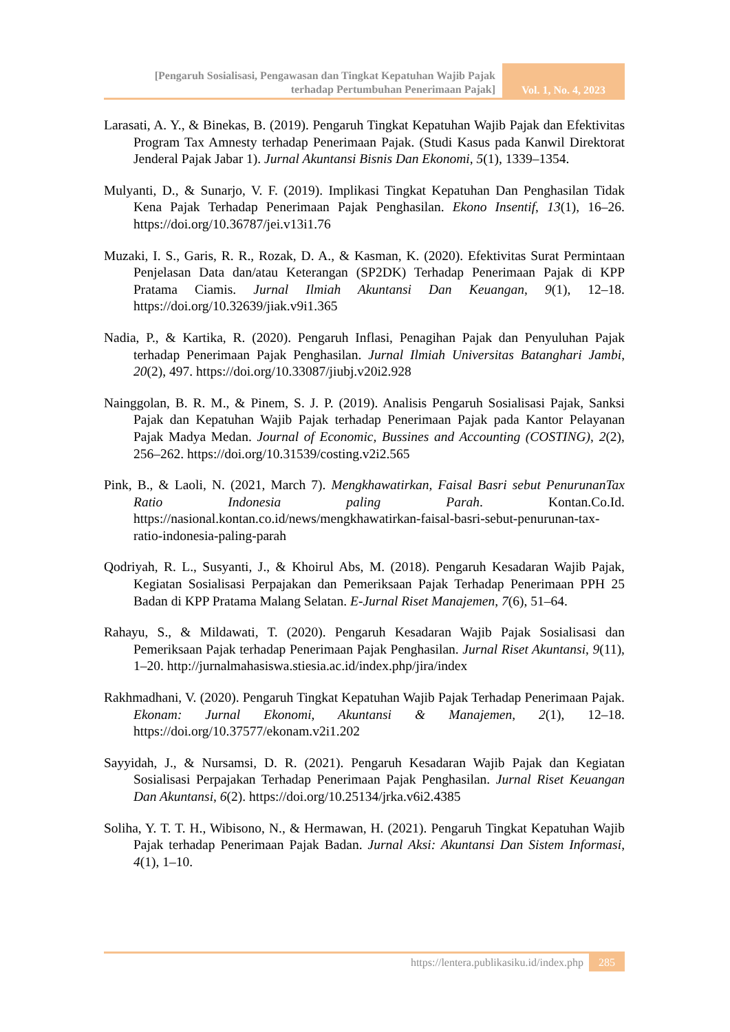[Pengaruh Sosialisasi, Pengawasan dan Tingkat Kepatuhan Wajib Pajak
terhadap Pertumbuhan Penerimaan Pajak]
Vol. 1, No. 4, 2023
Larasati, A. Y., & Binekas, B. (2019). Pengaruh Tingkat Kepatuhan Wajib Pajak dan Efektivitas Program Tax Amnesty terhadap Penerimaan Pajak. (Studi Kasus pada Kanwil Direktorat Jenderal Pajak Jabar 1). Jurnal Akuntansi Bisnis Dan Ekonomi, 5(1), 1339–1354.
Mulyanti, D., & Sunarjo, V. F. (2019). Implikasi Tingkat Kepatuhan Dan Penghasilan Tidak Kena Pajak Terhadap Penerimaan Pajak Penghasilan. Ekono Insentif, 13(1), 16–26. https://doi.org/10.36787/jei.v13i1.76
Muzaki, I. S., Garis, R. R., Rozak, D. A., & Kasman, K. (2020). Efektivitas Surat Permintaan Penjelasan Data dan/atau Keterangan (SP2DK) Terhadap Penerimaan Pajak di KPP Pratama Ciamis. Jurnal Ilmiah Akuntansi Dan Keuangan, 9(1), 12–18. https://doi.org/10.32639/jiak.v9i1.365
Nadia, P., & Kartika, R. (2020). Pengaruh Inflasi, Penagihan Pajak dan Penyuluhan Pajak terhadap Penerimaan Pajak Penghasilan. Jurnal Ilmiah Universitas Batanghari Jambi, 20(2), 497. https://doi.org/10.33087/jiubj.v20i2.928
Nainggolan, B. R. M., & Pinem, S. J. P. (2019). Analisis Pengaruh Sosialisasi Pajak, Sanksi Pajak dan Kepatuhan Wajib Pajak terhadap Penerimaan Pajak pada Kantor Pelayanan Pajak Madya Medan. Journal of Economic, Bussines and Accounting (COSTING), 2(2), 256–262. https://doi.org/10.31539/costing.v2i2.565
Pink, B., & Laoli, N. (2021, March 7). Mengkhawatirkan, Faisal Basri sebut PenurunanTax Ratio Indonesia paling Parah. Kontan.Co.Id. https://nasional.kontan.co.id/news/mengkhawatirkan-faisal-basri-sebut-penurunan-tax-ratio-indonesia-paling-parah
Qodriyah, R. L., Susyanti, J., & Khoirul Abs, M. (2018). Pengaruh Kesadaran Wajib Pajak, Kegiatan Sosialisasi Perpajakan dan Pemeriksaan Pajak Terhadap Penerimaan PPH 25 Badan di KPP Pratama Malang Selatan. E-Jurnal Riset Manajemen, 7(6), 51–64.
Rahayu, S., & Mildawati, T. (2020). Pengaruh Kesadaran Wajib Pajak Sosialisasi dan Pemeriksaan Pajak terhadap Penerimaan Pajak Penghasilan. Jurnal Riset Akuntansi, 9(11), 1–20. http://jurnalmahasiswa.stiesia.ac.id/index.php/jira/index
Rakhmadhani, V. (2020). Pengaruh Tingkat Kepatuhan Wajib Pajak Terhadap Penerimaan Pajak. Ekonam: Jurnal Ekonomi, Akuntansi & Manajemen, 2(1), 12–18. https://doi.org/10.37577/ekonam.v2i1.202
Sayyidah, J., & Nursamsi, D. R. (2021). Pengaruh Kesadaran Wajib Pajak dan Kegiatan Sosialisasi Perpajakan Terhadap Penerimaan Pajak Penghasilan. Jurnal Riset Keuangan Dan Akuntansi, 6(2). https://doi.org/10.25134/jrka.v6i2.4385
Soliha, Y. T. T. H., Wibisono, N., & Hermawan, H. (2021). Pengaruh Tingkat Kepatuhan Wajib Pajak terhadap Penerimaan Pajak Badan. Jurnal Aksi: Akuntansi Dan Sistem Informasi, 4(1), 1–10.
https://lentera.publikasiku.id/index.php 285